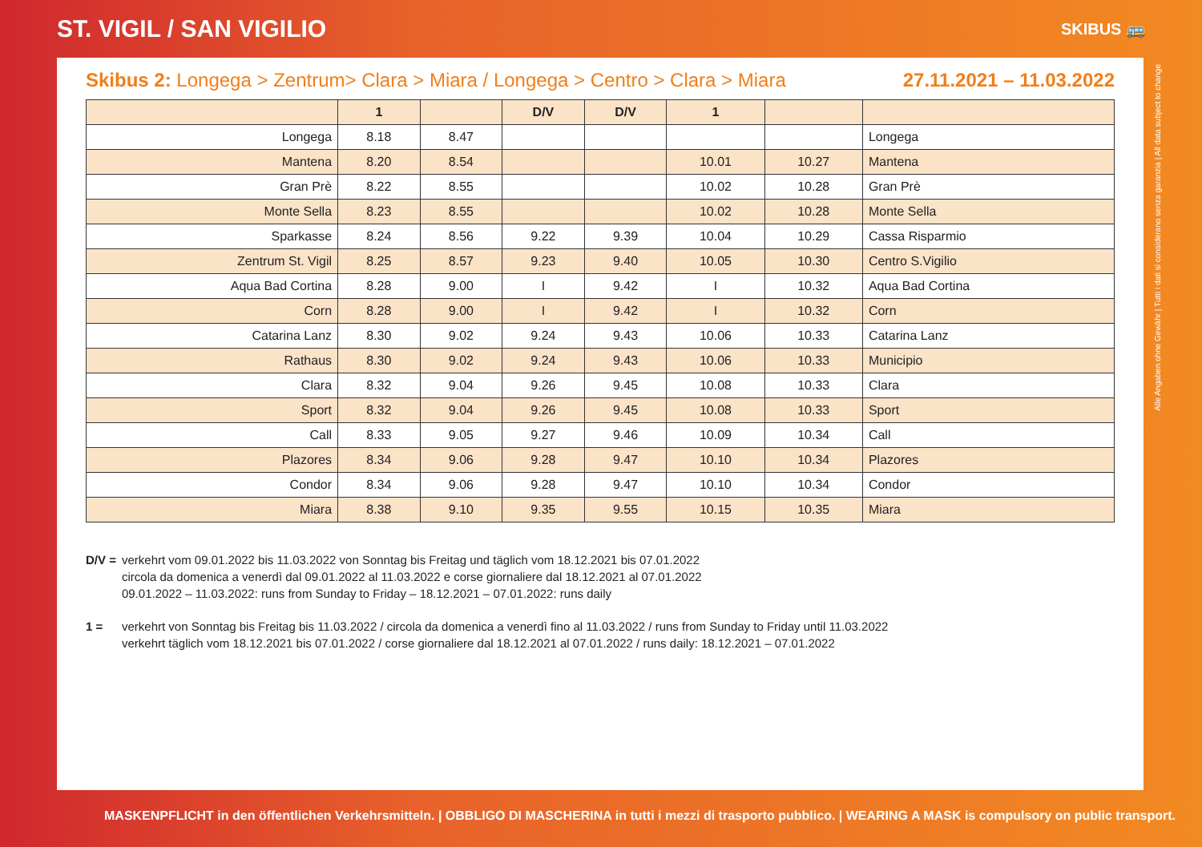ST. VIGIL / SAN VIGILIO
SKIBUS 🚌
Skibus 2: Longega > Zentrum> Clara > Miara / Longega > Centro > Clara > Miara 27.11.2021 – 11.03.2022
| | 1 | | D/V | D/V | 1 | | |
| --- | --- | --- | --- | --- | --- | --- | --- |
| Longega | 8.18 | 8.47 | | | | | Longega |
| Mantena | 8.20 | 8.54 | | | 10.01 | 10.27 | Mantena |
| Gran Prè | 8.22 | 8.55 | | | 10.02 | 10.28 | Gran Prè |
| Monte Sella | 8.23 | 8.55 | | | 10.02 | 10.28 | Monte Sella |
| Sparkasse | 8.24 | 8.56 | 9.22 | 9.39 | 10.04 | 10.29 | Cassa Risparmio |
| Zentrum St. Vigil | 8.25 | 8.57 | 9.23 | 9.40 | 10.05 | 10.30 | Centro S.Vigilio |
| Aqua Bad Cortina | 8.28 | 9.00 | I | 9.42 | I | 10.32 | Aqua Bad Cortina |
| Corn | 8.28 | 9.00 | I | 9.42 | I | 10.32 | Corn |
| Catarina Lanz | 8.30 | 9.02 | 9.24 | 9.43 | 10.06 | 10.33 | Catarina Lanz |
| Rathaus | 8.30 | 9.02 | 9.24 | 9.43 | 10.06 | 10.33 | Municipio |
| Clara | 8.32 | 9.04 | 9.26 | 9.45 | 10.08 | 10.33 | Clara |
| Sport | 8.32 | 9.04 | 9.26 | 9.45 | 10.08 | 10.33 | Sport |
| Call | 8.33 | 9.05 | 9.27 | 9.46 | 10.09 | 10.34 | Call |
| Plazores | 8.34 | 9.06 | 9.28 | 9.47 | 10.10 | 10.34 | Plazores |
| Condor | 8.34 | 9.06 | 9.28 | 9.47 | 10.10 | 10.34 | Condor |
| Miara | 8.38 | 9.10 | 9.35 | 9.55 | 10.15 | 10.35 | Miara |
D/V = verkehrt vom 09.01.2022 bis 11.03.2022 von Sonntag bis Freitag und täglich vom 18.12.2021 bis 07.01.2022
circola da domenica a venerdì dal 09.01.2022 al 11.03.2022 e corse giornaliere dal 18.12.2021 al 07.01.2022
09.01.2022 – 11.03.2022: runs from Sunday to Friday – 18.12.2021 – 07.01.2022: runs daily
1 = verkehrt von Sonntag bis Freitag bis 11.03.2022 / circola da domenica a venerdì fino al 11.03.2022 / runs from Sunday to Friday until 11.03.2022
verkehrt täglich vom 18.12.2021 bis 07.01.2022 / corse giornaliere dal 18.12.2021 al 07.01.2022 / runs daily: 18.12.2021 – 07.01.2022
Alle Angaben ohne Gewähr | Tutti i dati si considerano senza garanzia | All data subject to change
MASKENPFLICHT in den öffentlichen Verkehrsmitteln. | OBBLIGO DI MASCHERINA in tutti i mezzi di trasporto pubblico. | WEARING A MASK is compulsory on public transport.